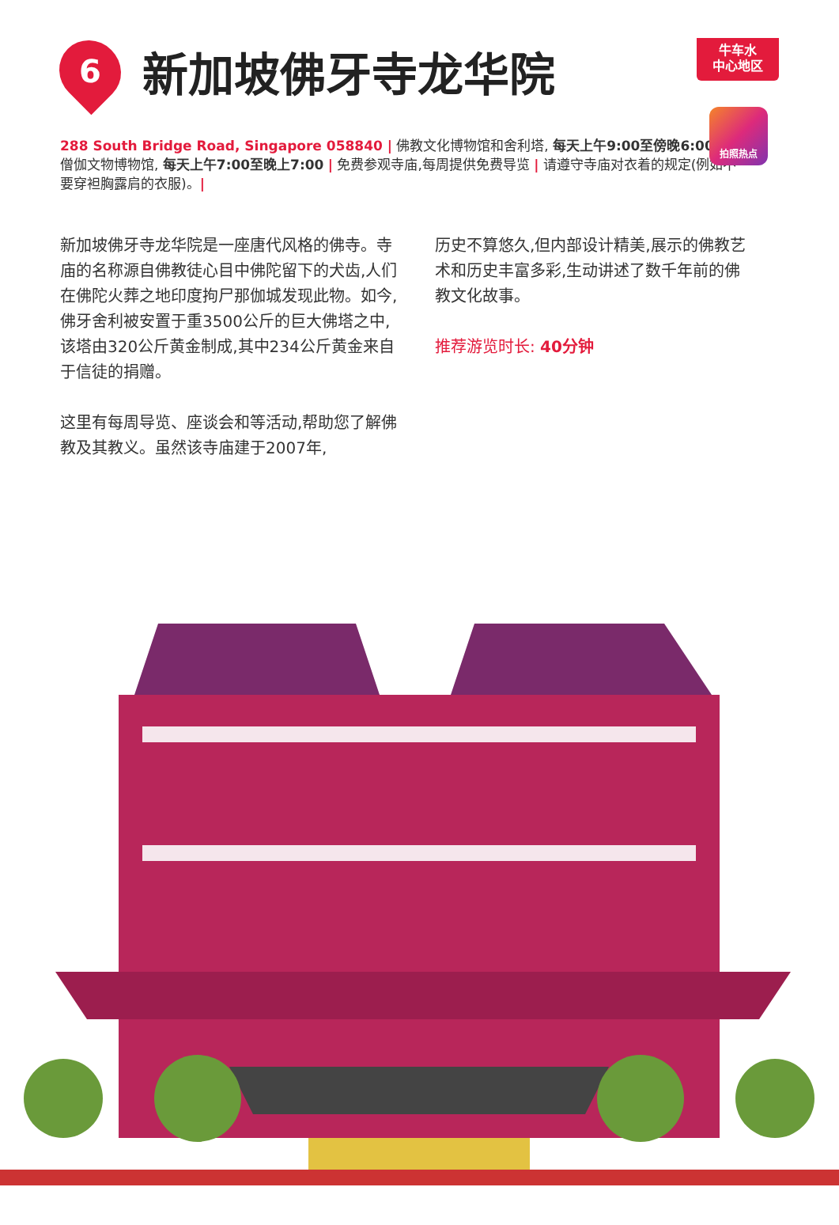牛车水
中心地区
拍照热点
6
新加坡佛牙寺龙华院
288 South Bridge Road, Singapore 058840 | 佛教文化博物馆和舍利塔, 每天上午9:00至傍晚6:00 | 僧伽文物博物馆, 每天上午7:00至晚上7:00 | 免费参观寺庙,每周提供免费导览 | 请遵守寺庙对衣着的规定(例如不要穿袒胸露肩的衣服)。|
新加坡佛牙寺龙华院是一座唐代风格的佛寺。寺庙的名称源自佛教徒心目中佛陀留下的犬齿,人们在佛陀火葬之地印度拘尸那伽城发现此物。如今,佛牙舍利被安置于重3500公斤的巨大佛塔之中,该塔由320公斤黄金制成,其中234公斤黄金来自于信徒的捐赠。
这里有每周导览、座谈会和等活动,帮助您了解佛教及其教义。虽然该寺庙建于2007年,
历史不算悠久,但内部设计精美,展示的佛教艺术和历史丰富多彩,生动讲述了数千年前的佛教文化故事。
推荐游览时长: 40分钟